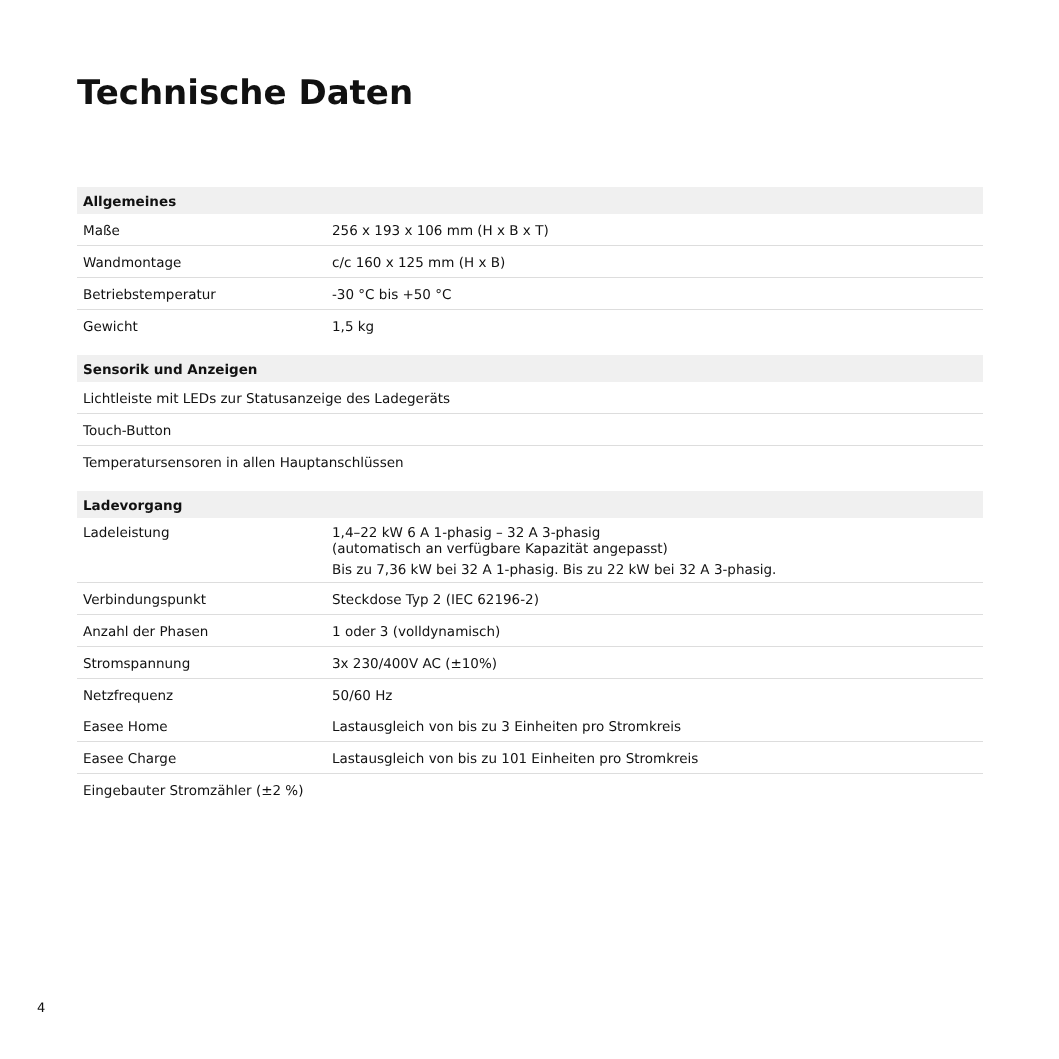Technische Daten
| Allgemeines | |
| --- | --- |
| Maße | 256 x 193 x 106 mm (H x B x T) |
| Wandmontage | c/c 160 x 125 mm (H x B) |
| Betriebstemperatur | -30 °C bis +50 °C |
| Gewicht | 1,5 kg |
| Sensorik und Anzeigen | |
| Lichtleiste mit LEDs zur Statusanzeige des Ladegeräts | |
| Touch-Button | |
| Temperatursensoren in allen Hauptanschlüssen | |
| Ladevorgang | |
| Ladeleistung | 1,4–22 kW 6 A 1-phasig – 32 A 3-phasig (automatisch an verfügbare Kapazität angepasst) |
| | Bis zu 7,36 kW bei 32 A 1-phasig. Bis zu 22 kW bei 32 A 3-phasig. |
| Verbindungspunkt | Steckdose Typ 2 (IEC 62196-2) |
| Anzahl der Phasen | 1 oder 3 (volldynamisch) |
| Stromspannung | 3x 230/400V AC (±10%) |
| Netzfrequenz | 50/60 Hz |
| Easee Home | Lastausgleich von bis zu 3 Einheiten pro Stromkreis |
| Easee Charge | Lastausgleich von bis zu 101 Einheiten pro Stromkreis |
| Eingebauter Stromzähler (±2 %) | |
4